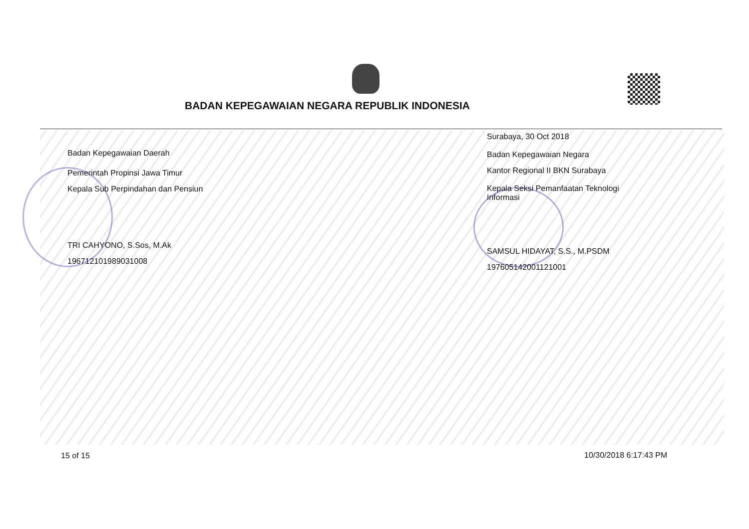BADAN KEPEGAWAIAN NEGARA REPUBLIK INDONESIA
Badan Kepegawaian Daerah
Pemerintah Propinsi Jawa Timur
Kepala Sub Perpindahan dan Pensiun
TRI CAHYONO, S.Sos, M.Ak
196712101989031008
Surabaya, 30 Oct 2018
Badan Kepegawaian Negara
Kantor Regional II BKN Surabaya
Kepala Seksi Pemanfaatan Teknologi
Informasi
SAMSUL HIDAYAT, S.S., M.PSDM
197605142001121001
15 of 15 10/30/2018 6:17:43 PM